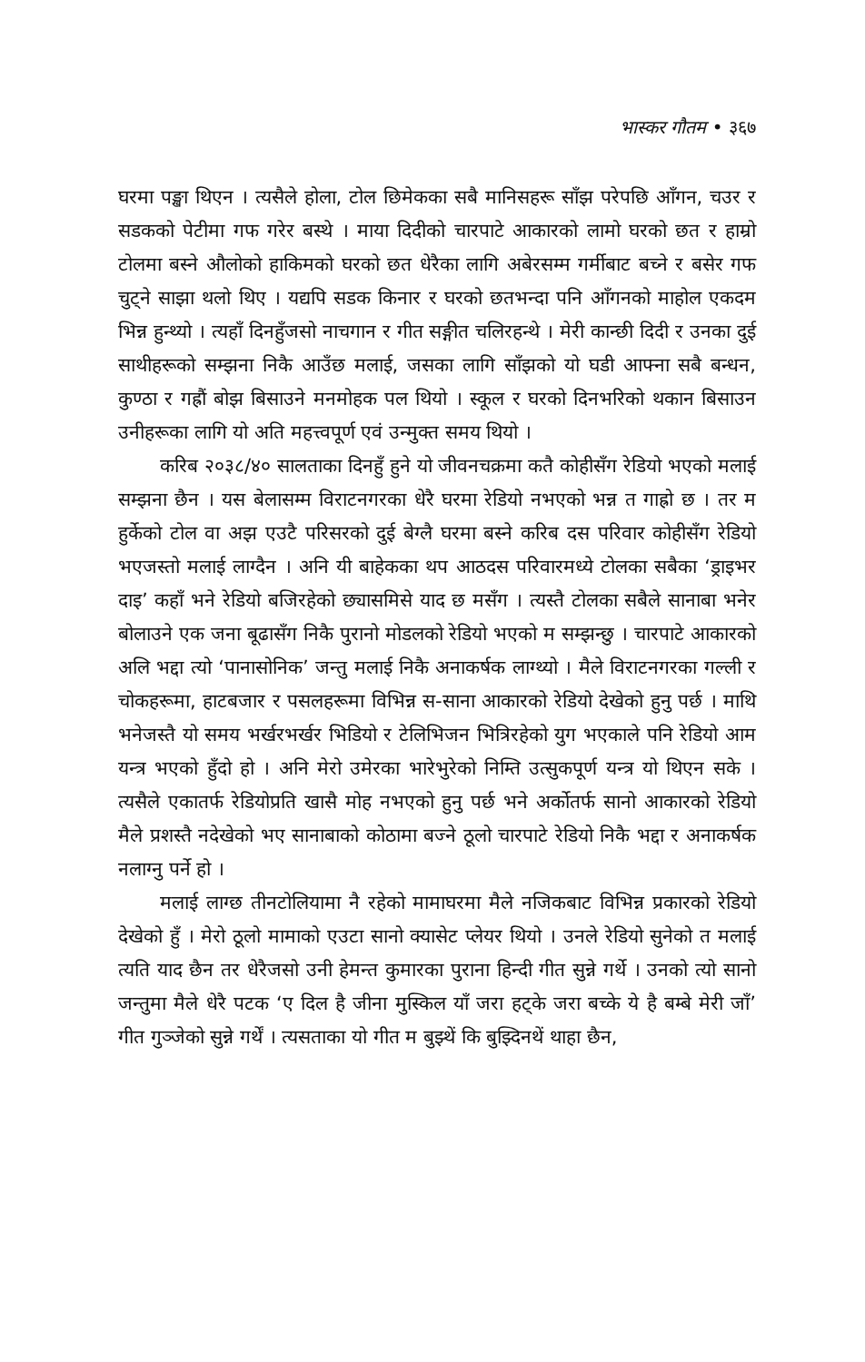भास्कर गौतम • ३६७
घरमा पङ्खा थिएन । त्यसैले होला, टोल छिमेकका सबै मानिसहरू साँझ परेपछि आँगन, चउर र सडकको पेटीमा गफ गरेर बस्थे । माया दिदीको चारपाटे आकारको लामो घरको छत र हाम्रो टोलमा बस्ने औलोको हाकिमको घरको छत धेरैका लागि अबेरसम्म गर्मीबाट बच्ने र बसेर गफ चुट्ने साझा थलो थिए । यद्यपि सडक किनार र घरको छतभन्दा पनि आँगनको माहोल एकदम भिन्न हुन्थ्यो । त्यहाँ दिनहुँजसो नाचगान र गीत सङ्गीत चलिरहन्थे । मेरी कान्छी दिदी र उनका दुई साथीहरूको सम्झना निकै आउँछ मलाई, जसका लागि साँझको यो घडी आफ्ना सबै बन्धन, कुण्ठा र गह्रौं बोझ बिसाउने मनमोहक पल थियो । स्कूल र घरको दिनभरिको थकान बिसाउन उनीहरूका लागि यो अति महत्त्वपूर्ण एवं उन्मुक्त समय थियो ।
करिब २०३८/४० सालताका दिनहुँ हुने यो जीवनचक्रमा कतै कोहीसँग रेडियो भएको मलाई सम्झना छैन । यस बेलासम्म विराटनगरका धेरै घरमा रेडियो नभएको भन्न त गाह्रो छ । तर म हुर्केको टोल वा अझ एउटै परिसरको दुई बेग्लै घरमा बस्ने करिब दस परिवार कोहीसँग रेडियो भएजस्तो मलाई लाग्दैन । अनि यी बाहेकका थप आठदस परिवारमध्ये टोलका सबैका ‘ड्राइभर दाइ’ कहाँ भने रेडियो बजिरहेको छ्यासमिसे याद छ मसँग । त्यस्तै टोलका सबैले सानाबा भनेर बोलाउने एक जना बूढासँग निकै पुरानो मोडलको रेडियो भएको म सम्झन्छु । चारपाटे आकारको अलि भद्दा त्यो ‘पानासोनिक’ जन्तु मलाई निकै अनाकर्षक लाग्थ्यो । मैले विराटनगरका गल्ली र चोकहरूमा, हाटबजार र पसलहरूमा विभिन्न स-साना आकारको रेडियो देखेको हुनु पर्छ । माथि भनेजस्तै यो समय भर्खरभर्खर भिडियो र टेलिभिजन भित्रिरहेको युग भएकाले पनि रेडियो आम यन्त्र भएको हुँदो हो । अनि मेरो उमेरका भारेभुरेको निम्ति उत्सुकपूर्ण यन्त्र यो थिएन सके । त्यसैले एकातर्फ रेडियोप्रति खासै मोह नभएको हुनु पर्छ भने अर्कोतर्फ सानो आकारको रेडियो मैले प्रशस्तै नदेखेको भए सानाबाको कोठामा बज्ने ठूलो चारपाटे रेडियो निकै भद्दा र अनाकर्षक नलाग्नु पर्ने हो ।
मलाई लाग्छ तीनटोलियामा नै रहेको मामाघरमा मैले नजिकबाट विभिन्न प्रकारको रेडियो देखेको हुँ । मेरो ठूलो मामाको एउटा सानो क्यासेट प्लेयर थियो । उनले रेडियो सुनेको त मलाई त्यति याद छैन तर धेरैजसो उनी हेमन्त कुमारका पुराना हिन्दी गीत सुन्ने गर्थे । उनको त्यो सानो जन्तुमा मैले धेरै पटक ‘ए दिल है जीना मुस्किल याँ जरा हट्के जरा बच्के ये है बम्बे मेरी जाँ’ गीत गुञ्जेको सुन्ने गर्थें । त्यसताका यो गीत म बुझ्थें कि बुझ्दिनथें थाहा छैन,